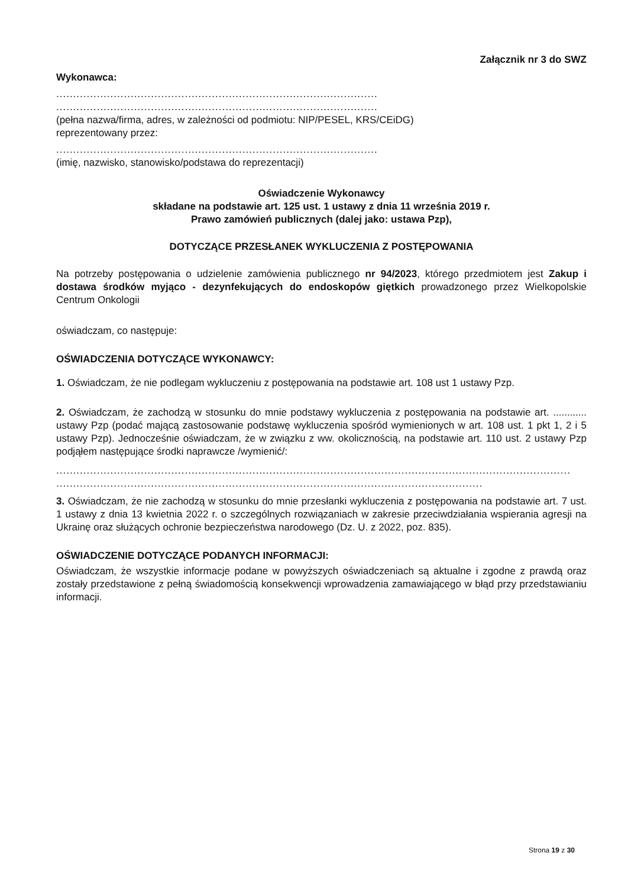Załącznik nr 3 do SWZ
Wykonawca:
...............................................................................................
...............................................................................................
(pełna nazwa/firma, adres, w zależności od podmiotu: NIP/PESEL, KRS/CEiDG)
reprezentowany przez:
...............................................................................................
(imię, nazwisko, stanowisko/podstawa do reprezentacji)
Oświadczenie Wykonawcy
składane na podstawie art. 125 ust. 1 ustawy z dnia 11 września 2019 r.
Prawo zamówień publicznych (dalej jako: ustawa Pzp),
DOTYCZĄCE PRZESŁANEK WYKLUCZENIA Z POSTĘPOWANIA
Na potrzeby postępowania o udzielenie zamówienia publicznego nr 94/2023, którego przedmiotem jest Zakup i dostawa środków myjąco - dezynfekujących do endoskopów giętkich prowadzonego przez Wielkopolskie Centrum Onkologii
oświadczam, co następuje:
OŚWIADCZENIA DOTYCZĄCE WYKONAWCY:
1. Oświadczam, że nie podlegam wykluczeniu z postępowania na podstawie art. 108 ust 1 ustawy Pzp.
2. Oświadczam, że zachodzą w stosunku do mnie podstawy wykluczenia z postępowania na podstawie art. ............ ustawy Pzp (podać mającą zastosowanie podstawę wykluczenia spośród wymienionych w art. 108 ust. 1 pkt 1, 2 i 5 ustawy Pzp). Jednocześnie oświadczam, że w związku z ww. okolicznością, na podstawie art. 110 ust. 2 ustawy Pzp podjąłem następujące środki naprawcze /wymienić/:
..........................................................................................................................................................
..........................................................................................................................................................
3. Oświadczam, że nie zachodzą w stosunku do mnie przesłanki wykluczenia z postępowania na podstawie art. 7 ust. 1 ustawy z dnia 13 kwietnia 2022 r. o szczególnych rozwiązaniach w zakresie przeciwdziałania wspierania agresji na Ukrainę oraz służących ochronie bezpieczeństwa narodowego (Dz. U. z 2022, poz. 835).
OŚWIADCZENIE DOTYCZĄCE PODANYCH INFORMACJI:
Oświadczam, że wszystkie informacje podane w powyższych oświadczeniach są aktualne i zgodne z prawdą oraz zostały przedstawione z pełną świadomością konsekwencji wprowadzenia zamawiającego w błąd przy przedstawianiu informacji.
Strona 19 z 30